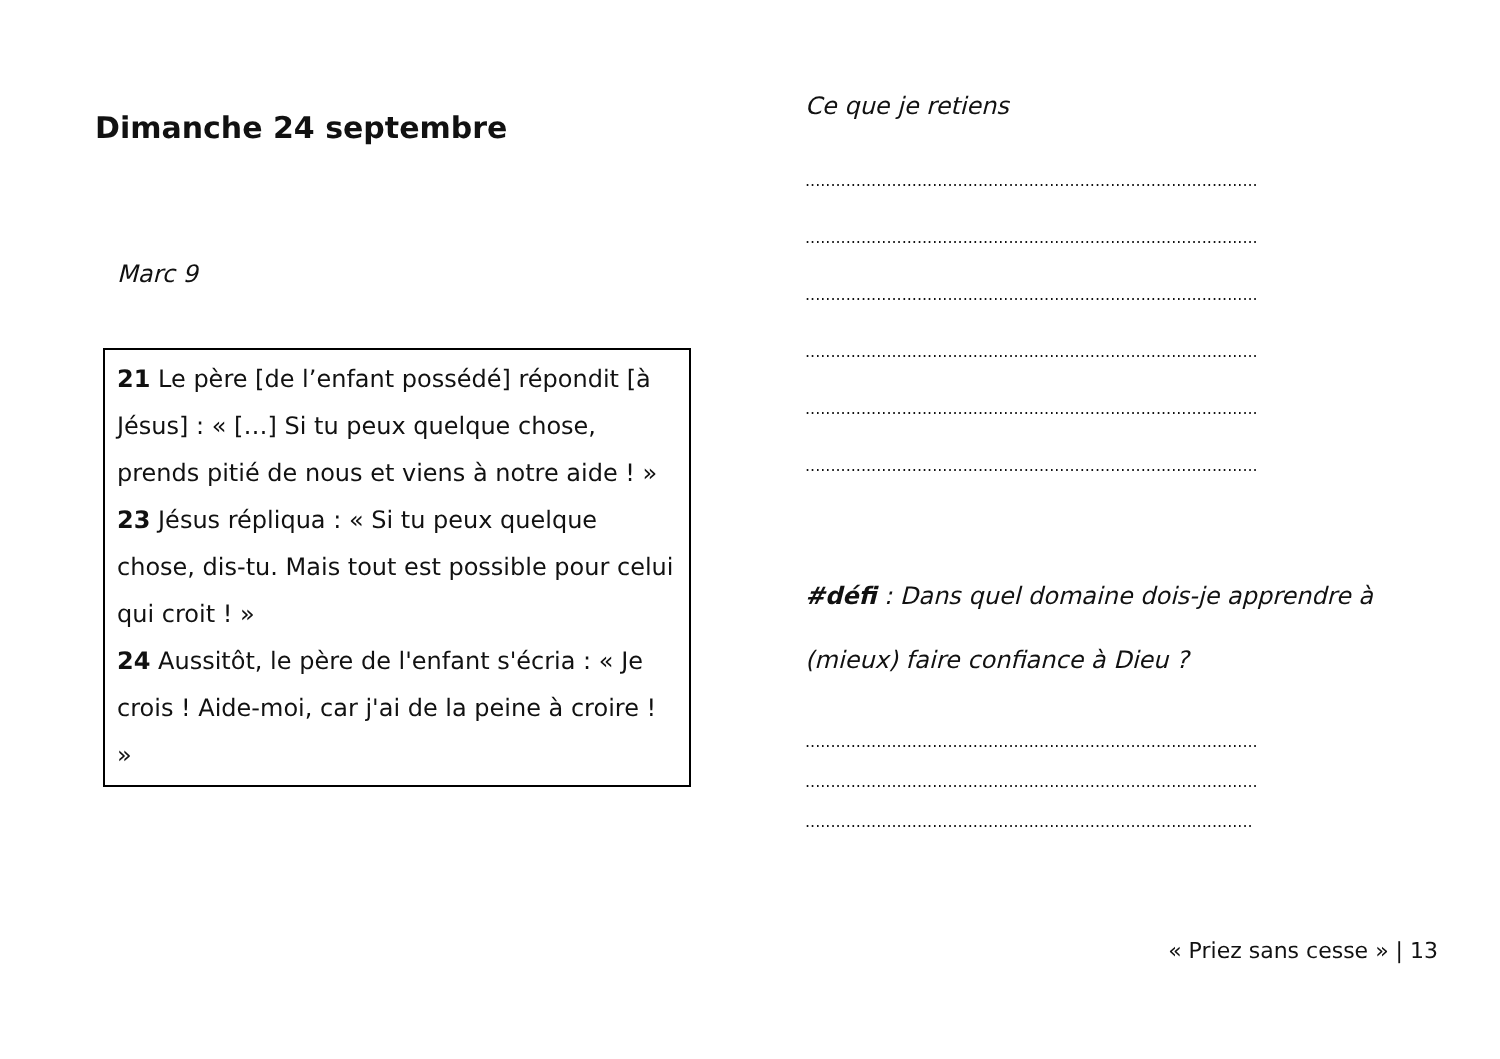Dimanche 24 septembre
Marc 9
21 Le père [de l’enfant possédé] répondit [à Jésus] : « […] Si tu peux quelque chose, prends pitié de nous et viens à notre aide ! »
23 Jésus répliqua : « Si tu peux quelque chose, dis-tu. Mais tout est possible pour celui qui croit ! »
24 Aussitôt, le père de l'enfant s'écria : « Je crois ! Aide-moi, car j'ai de la peine à croire ! »
Ce que je retiens
.........................................................................................
.........................................................................................
.........................................................................................
.........................................................................................
.........................................................................................
.........................................................................................
#défi : Dans quel domaine dois-je apprendre à (mieux) faire confiance à Dieu ?
.........................................................................................
.........................................................................................
........................................................................................
« Priez sans cesse » | 13